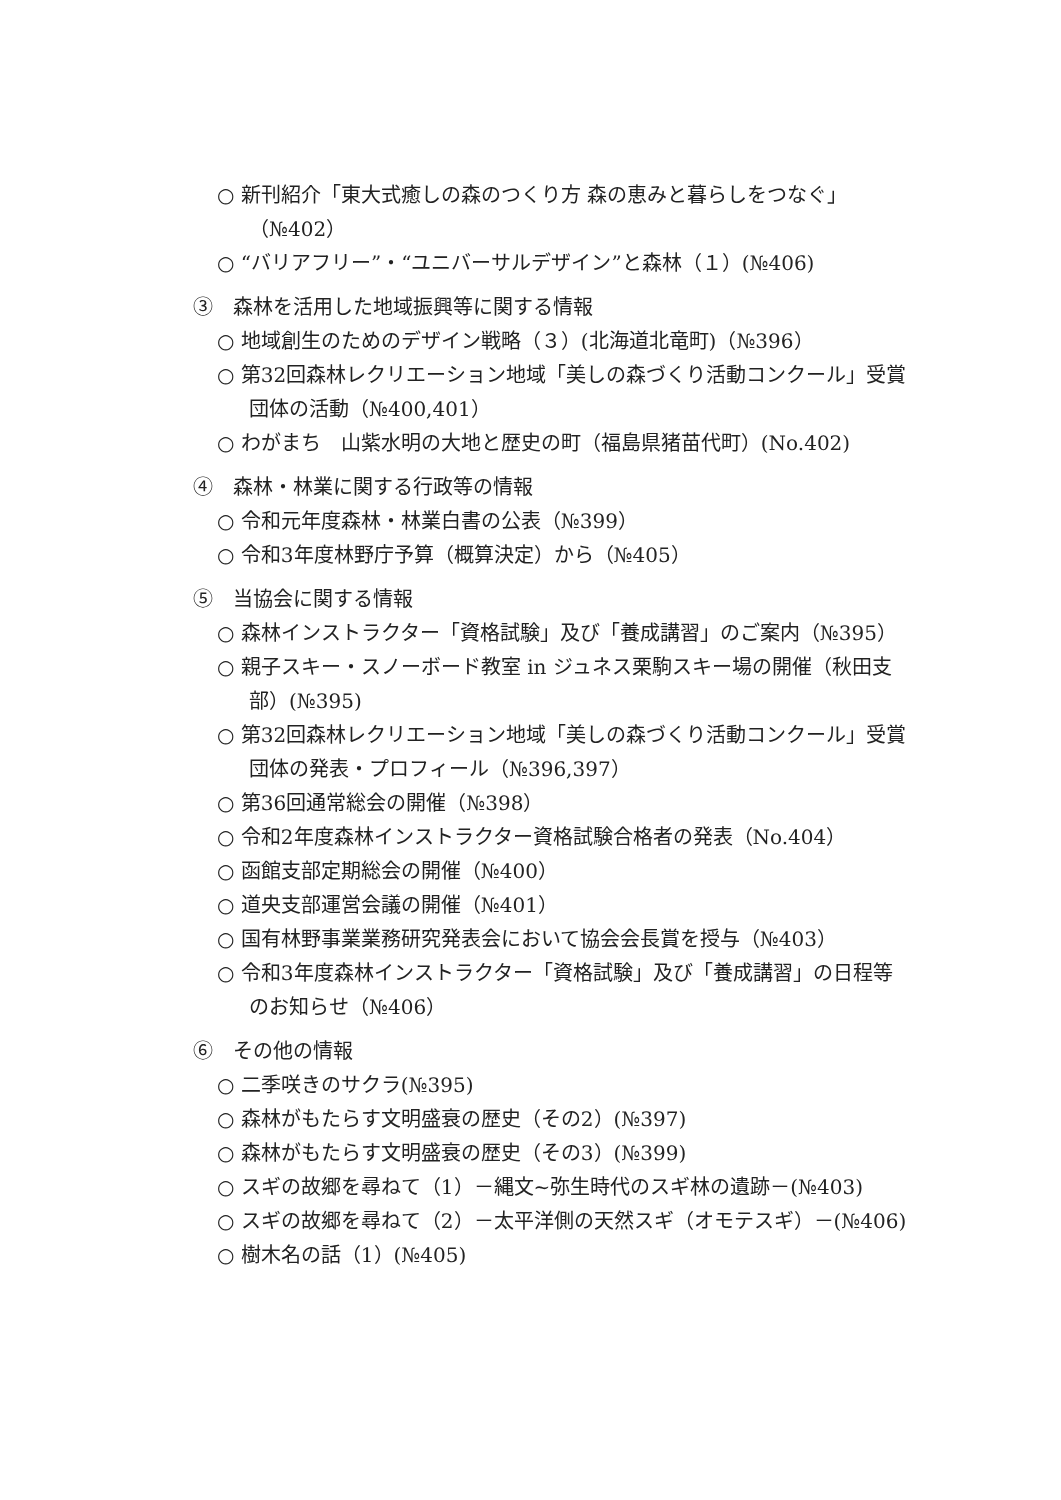○ 新刊紹介「東大式癒しの森のつくり方 森の恵みと暮らしをつなぐ」（№402）
○ “バリアフリー”・“ユニバーサルデザイン”と森林（１）(№406)
③　森林を活用した地域振興等に関する情報
○ 地域創生のためのデザイン戦略（３）(北海道北竜町)（№396）
○ 第32回森林レクリエーション地域「美しの森づくり活動コンクール」受賞団体の活動（№400,401）
○ わがまち　山紫水明の大地と歴史の町（福島県猪苗代町）(No.402)
④　森林・林業に関する行政等の情報
○ 令和元年度森林・林業白書の公表（№399）
○ 令和3年度林野庁予算（概算決定）から（№405）
⑤　当協会に関する情報
○ 森林インストラクター「資格試験」及び「養成講習」のご案内（№395）
○ 親子スキー・スノーボード教室 in ジュネス栗駒スキー場の開催（秋田支部）(№395)
○ 第32回森林レクリエーション地域「美しの森づくり活動コンクール」受賞団体の発表・プロフィール（№396,397）
○ 第36回通常総会の開催（№398）
○ 令和2年度森林インストラクター資格試験合格者の発表（No.404）
○ 函館支部定期総会の開催（№400）
○ 道央支部運営会議の開催（№401）
○ 国有林野事業業務研究発表会において協会会長賞を授与（№403）
○ 令和3年度森林インストラクター「資格試験」及び「養成講習」の日程等のお知らせ（№406）
⑥　その他の情報
○ 二季咲きのサクラ(№395)
○ 森林がもたらす文明盛衰の歴史（その2）(№397)
○ 森林がもたらす文明盛衰の歴史（その3）(№399)
○ スギの故郷を尋ねて（1）－縄文~弥生時代のスギ林の遺跡－(№403)
○ スギの故郷を尋ねて（2）－太平洋側の天然スギ（オモテスギ）－(№406)
○ 樹木名の話（1）(№405)